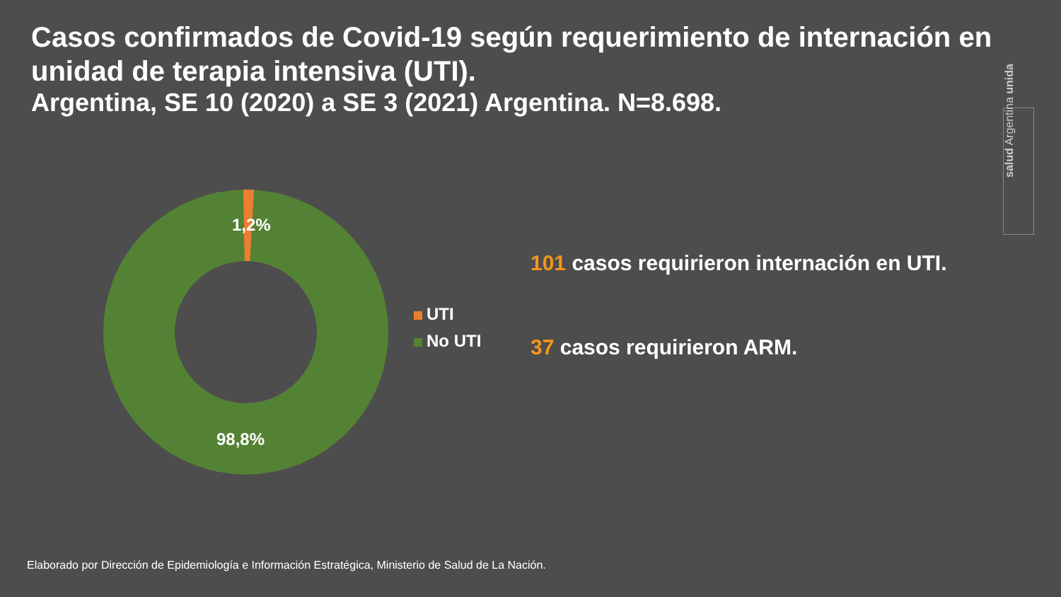Casos confirmados de Covid-19 según requerimiento de internación en unidad de terapia intensiva (UTI).
Argentina, SE 10 (2020) a SE 3 (2021) Argentina. N=8.698.
1,2%
98,8%
salud Argentina unida
UTI
No UTI
101 casos requirieron internación en UTI.
37 casos requirieron ARM.
Elaborado por Dirección de Epidemiología e Información Estratégica, Ministerio de Salud de La Nación.